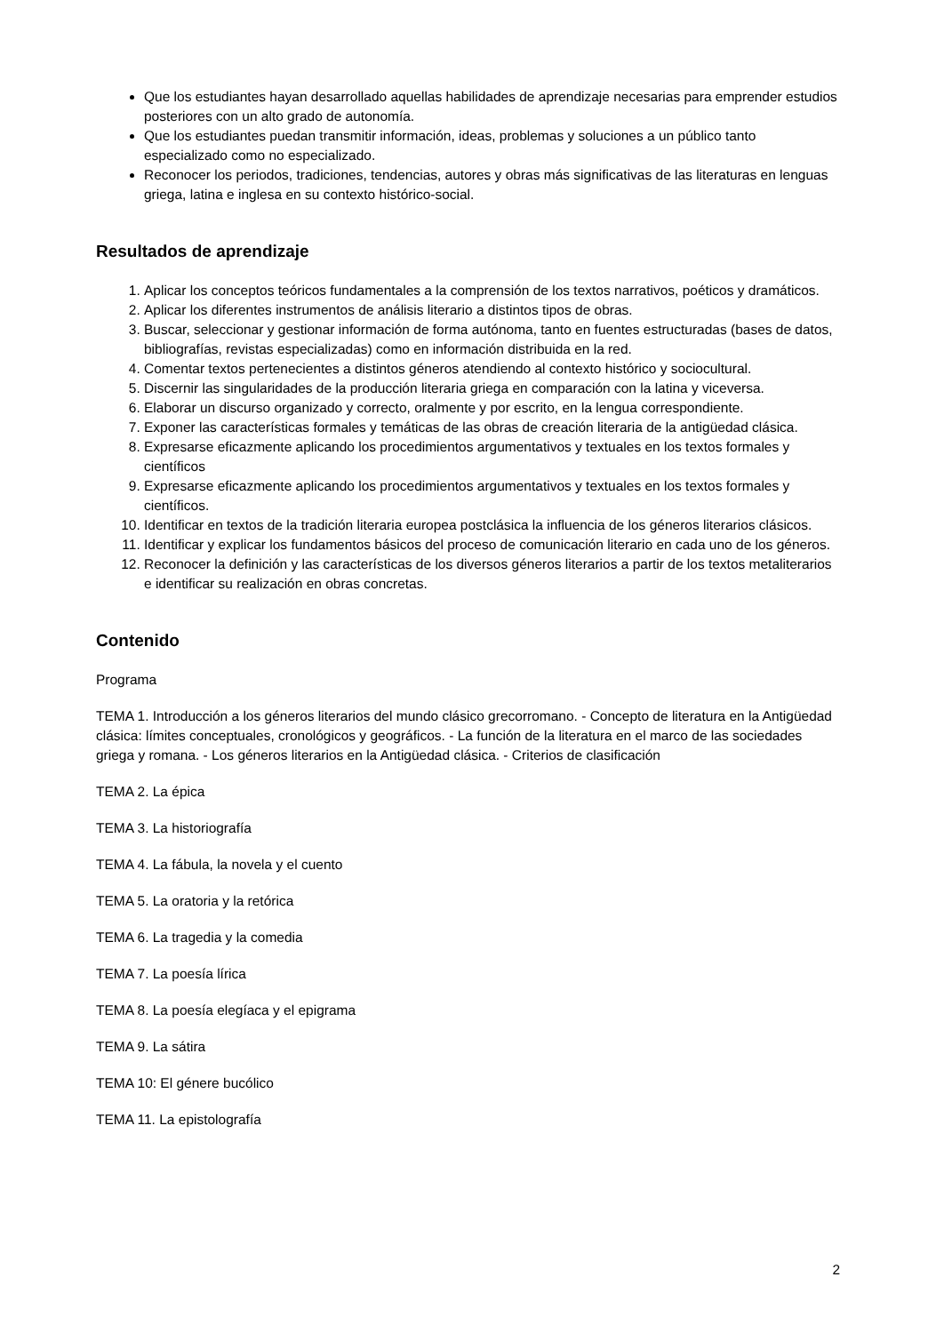Que los estudiantes hayan desarrollado aquellas habilidades de aprendizaje necesarias para emprender estudios posteriores con un alto grado de autonomía.
Que los estudiantes puedan transmitir información, ideas, problemas y soluciones a un público tanto especializado como no especializado.
Reconocer los periodos, tradiciones, tendencias, autores y obras más significativas de las literaturas en lenguas griega, latina e inglesa en su contexto histórico-social.
Resultados de aprendizaje
1. Aplicar los conceptos teóricos fundamentales a la comprensión de los textos narrativos, poéticos y dramáticos.
2. Aplicar los diferentes instrumentos de análisis literario a distintos tipos de obras.
3. Buscar, seleccionar y gestionar información de forma autónoma, tanto en fuentes estructuradas (bases de datos, bibliografías, revistas especializadas) como en información distribuida en la red.
4. Comentar textos pertenecientes a distintos géneros atendiendo al contexto histórico y sociocultural.
5. Discernir las singularidades de la producción literaria griega en comparación con la latina y viceversa.
6. Elaborar un discurso organizado y correcto, oralmente y por escrito, en la lengua correspondiente.
7. Exponer las características formales y temáticas de las obras de creación literaria de la antigüedad clásica.
8. Expresarse eficazmente aplicando los procedimientos argumentativos y textuales en los textos formales y científicos
9. Expresarse eficazmente aplicando los procedimientos argumentativos y textuales en los textos formales y científicos.
10. Identificar en textos de la tradición literaria europea postclásica la influencia de los géneros literarios clásicos.
11. Identificar y explicar los fundamentos básicos del proceso de comunicación literario en cada uno de los géneros.
12. Reconocer la definición y las características de los diversos géneros literarios a partir de los textos metaliterarios e identificar su realización en obras concretas.
Contenido
Programa
TEMA 1. Introducción a los géneros literarios del mundo clásico grecorromano. - Concepto de literatura en la Antigüedad clásica: límites conceptuales, cronológicos y geográficos. - La función de la literatura en el marco de las sociedades griega y romana. - Los géneros literarios en la Antigüedad clásica. - Criterios de clasificación
TEMA 2. La épica
TEMA 3. La historiografía
TEMA 4. La fábula, la novela y el cuento
TEMA 5. La oratoria y la retórica
TEMA 6. La tragedia y la comedia
TEMA 7. La poesía lírica
TEMA 8. La poesía elegíaca y el epigrama
TEMA 9. La sátira
TEMA 10: El génere bucólico
TEMA 11. La epistolografía
2